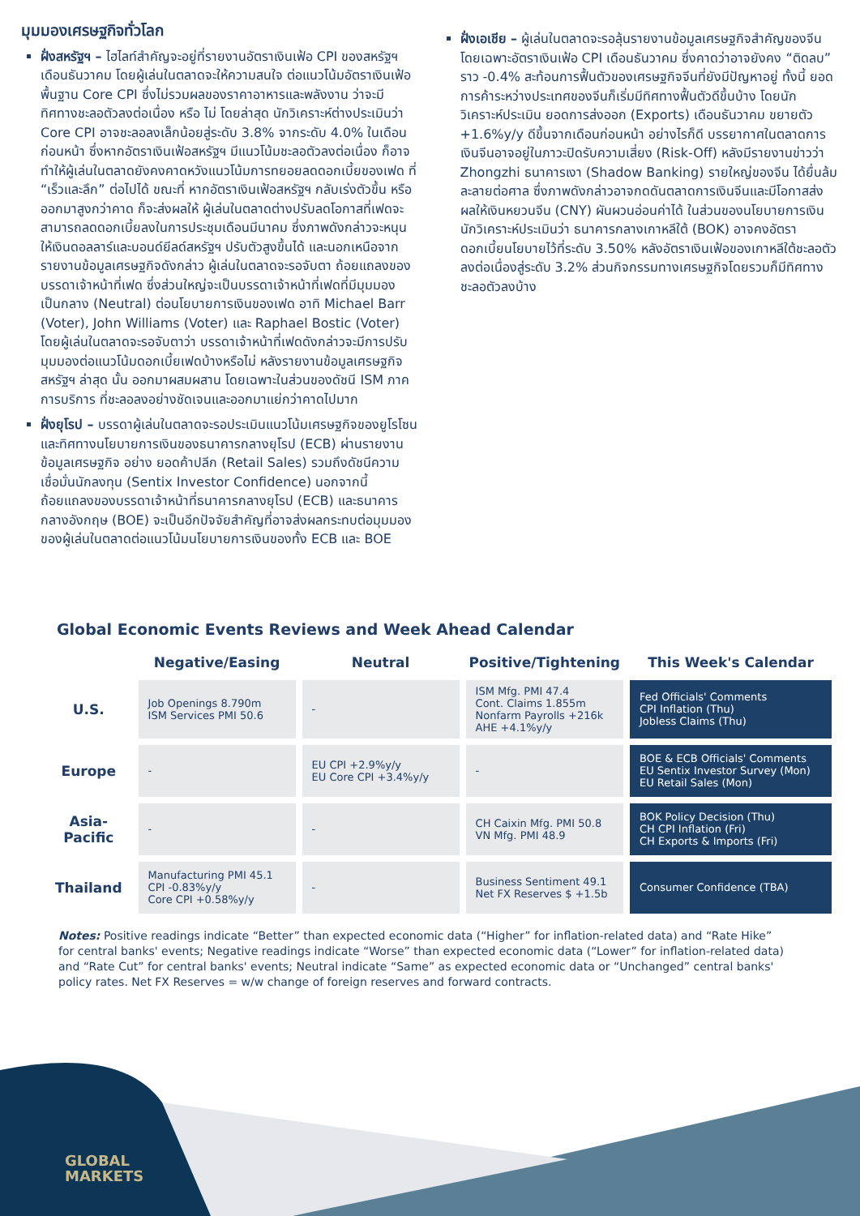มุมมองเศรษฐกิจทั่วโลก
ฝั่งสหรัฐฯ – ไฮไลท์สำคัญจะอยู่ที่รายงานอัตราเงินเฟ้อ CPI ของสหรัฐฯ เดือนธันวาคม โดยผู้เล่นในตลาดจะให้ความสนใจ ต่อแนวโน้มอัตราเงินเฟ้อพื้นฐาน Core CPI ซึ่งไม่รวมผลของราคาอาหารและพลังงาน ว่าจะมีทิศทางชะลอตัวลงต่อเนื่อง หรือ ไม่ โดยล่าสุด นักวิเคราะห์ต่างประเมินว่า Core CPI อาจชะลอลงเล็กน้อยสู่ระดับ 3.8% จากระดับ 4.0% ในเดือนก่อนหน้า ซึ่งหากอัตราเงินเฟ้อสหรัฐฯ มีแนวโน้มชะลอตัวลงต่อเนื่อง ก็อาจทำให้ผู้เล่นในตลาดยังคงคาดหวังแนวโน้มการทยอยลดดอกเบี้ยของเฟด ที่ “เร็วและลึก” ต่อไปได้ ขณะที่ หากอัตราเงินเฟ้อสหรัฐฯ กลับเร่งตัวขึ้น หรือ ออกมาสูงกว่าคาด ก็จะส่งผลให้ ผู้เล่นในตลาดต่างปรับลดโอกาสที่เฟดจะสามารถลดดอกเบี้ยลงในการประชุมเดือนมีนาคม ซึ่งภาพดังกล่าวจะหนุนให้เงินดอลลาร์และบอนด์ยีลด์สหรัฐฯ ปรับตัวสูงขึ้นได้ และนอกเหนือจากรายงานข้อมูลเศรษฐกิจดังกล่าว ผู้เล่นในตลาดจะรอจับตา ถ้อยแถลงของบรรดาเจ้าหน้าที่เฟด ซึ่งส่วนใหญ่จะเป็นบรรดาเจ้าหน้าที่เฟดที่มีมุมมองเป็นกลาง (Neutral) ต่อนโยบายการเงินของเฟด อาทิ Michael Barr (Voter), John Williams (Voter) และ Raphael Bostic (Voter) โดยผู้เล่นในตลาดจะรอจับตาว่า บรรดาเจ้าหน้าที่เฟดดังกล่าวจะมีการปรับมุมมองต่อแนวโน้มดอกเบี้ยเฟดบ้างหรือไม่ หลังรายงานข้อมูลเศรษฐกิจสหรัฐฯ ล่าสุด นั้น ออกมาผสมผสาน โดยเฉพาะในส่วนของดัชนี ISM ภาคการบริการ ที่ชะลอลงอย่างชัดเจนและออกมาแย่กว่าคาดไปมาก
ฝั่งยุโรป – บรรดาผู้เล่นในตลาดจะรอประเมินแนวโน้มเศรษฐกิจของยูโรโซน และทิศทางนโยบายการเงินของธนาคารกลางยุโรป (ECB) ผ่านรายงานข้อมูลเศรษฐกิจ อย่าง ยอดค้าปลีก (Retail Sales) รวมถึงดัชนีความเชื่อมั่นนักลงทุน (Sentix Investor Confidence) นอกจากนี้ ถ้อยแถลงของบรรดาเจ้าหน้าที่ธนาคารกลางยุโรป (ECB) และธนาคารกลางอังกฤษ (BOE) จะเป็นอีกปัจจัยสำคัญที่อาจส่งผลกระทบต่อมุมมองของผู้เล่นในตลาดต่อแนวโน้มนโยบายการเงินของทั้ง ECB และ BOE
ฝั่งเอเชีย – ผู้เล่นในตลาดจะรอลุ้นรายงานข้อมูลเศรษฐกิจสำคัญของจีน โดยเฉพาะอัตราเงินเฟ้อ CPI เดือนธันวาคม ซึ่งคาดว่าอาจยังคง “ติดลบ” ราว -0.4% สะท้อนการฟื้นตัวของเศรษฐกิจจีนที่ยังมีปัญหาอยู่ ทั้งนี้ ยอดการค้าระหว่างประเทศของจีนก็เริ่มมีทิศทางฟื้นตัวดีขึ้นบ้าง โดยนักวิเคราะห์ประเมิน ยอดการส่งออก (Exports) เดือนธันวาคม ขยายตัว +1.6%y/y ดีขึ้นจากเดือนก่อนหน้า อย่างไรก็ดี บรรยากาศในตลาดการเงินจีนอาจอยู่ในภาวะปิดรับความเสี่ยง (Risk-Off) หลังมีรายงานข่าวว่า Zhongzhi ธนาคารเงา (Shadow Banking) รายใหญ่ของจีน ได้ยื่นล้มละลายต่อศาล ซึ่งภาพดังกล่าวอาจกดดันตลาดการเงินจีนและมีโอกาสส่งผลให้เงินหยวนจีน (CNY) ผันผวนอ่อนค่าได้ ในส่วนของนโยบายการเงิน นักวิเคราะห์ประเมินว่า ธนาคารกลางเกาหลีใต้ (BOK) อาจคงอัตราดอกเบี้ยนโยบายไว้ที่ระดับ 3.50% หลังอัตราเงินเฟ้อของเกาหลีใต้ชะลอตัวลงต่อเนื่องสู่ระดับ 3.2% ส่วนกิจกรรมทางเศรษฐกิจโดยรวมก็มีทิศทางชะลอตัวลงบ้าง
Global Economic Events Reviews and Week Ahead Calendar
| | Negative/Easing | Neutral | Positive/Tightening | This Week's Calendar |
| --- | --- | --- | --- | --- |
| U.S. | Job Openings 8.790m ISM Services PMI 50.6 | - | ISM Mfg. PMI 47.4 Cont. Claims 1.855m Nonfarm Payrolls +216k AHE +4.1%y/y | Fed Officials' Comments CPI Inflation (Thu) Jobless Claims (Thu) |
| Europe | - | EU CPI +2.9%y/y EU Core CPI +3.4%y/y | - | BOE & ECB Officials' Comments EU Sentix Investor Survey (Mon) EU Retail Sales (Mon) |
| Asia- Pacific | - | - | CH Caixin Mfg. PMI 50.8 VN Mfg. PMI 48.9 | BOK Policy Decision (Thu) CH CPI Inflation (Fri) CH Exports & Imports (Fri) |
| Thailand | Manufacturing PMI 45.1 CPI -0.83%y/y Core CPI +0.58%y/y | - | Business Sentiment 49.1 Net FX Reserves $ +1.5b | Consumer Confidence (TBA) |
Notes: Positive readings indicate “Better” than expected economic data (“Higher” for inflation-related data) and “Rate Hike” for central banks' events; Negative readings indicate “Worse” than expected economic data (“Lower” for inflation-related data) and “Rate Cut” for central banks' events; Neutral indicate “Same” as expected economic data or “Unchanged” central banks' policy rates. Net FX Reserves = w/w change of foreign reserves and forward contracts.
GLOBAL
MARKETS